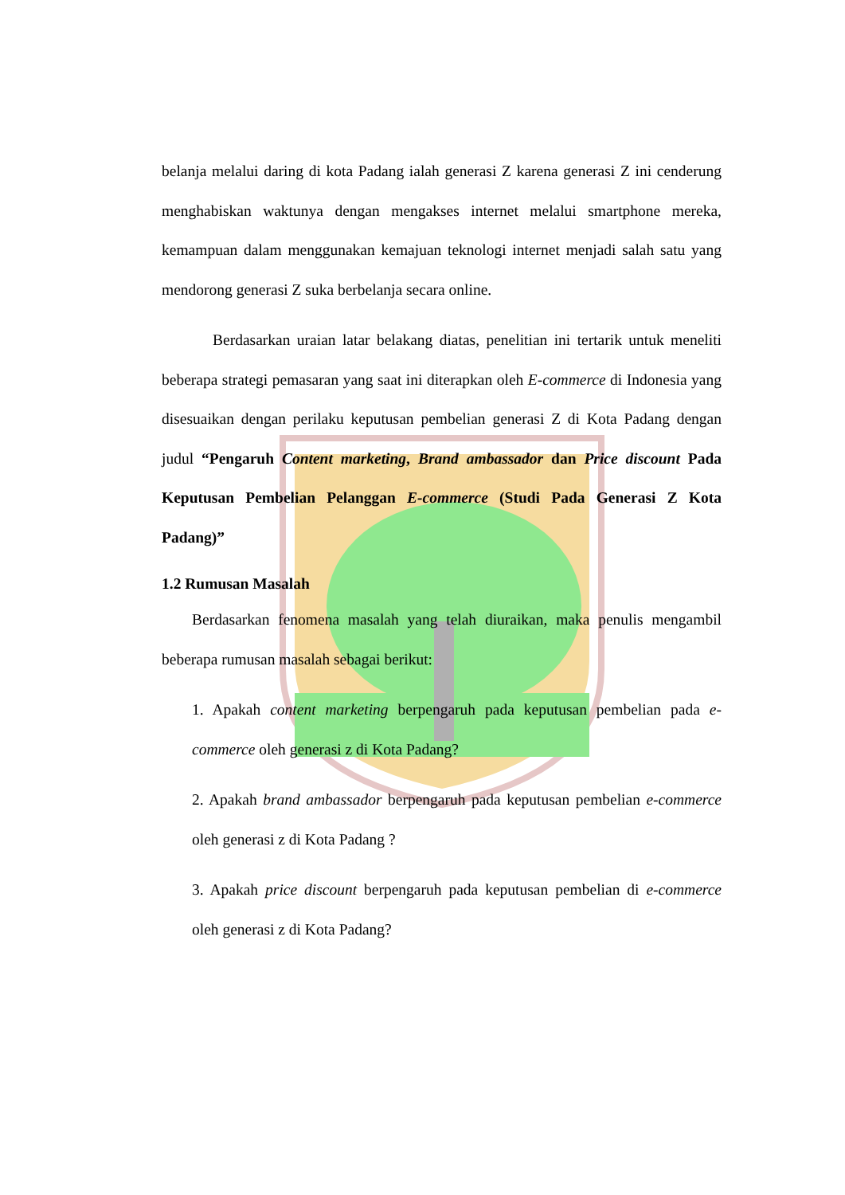belanja melalui daring di kota Padang ialah generasi Z karena generasi Z ini cenderung menghabiskan waktunya dengan mengakses internet melalui smartphone mereka, kemampuan dalam menggunakan kemajuan teknologi internet menjadi salah satu yang mendorong generasi Z suka berbelanja secara online.
Berdasarkan uraian latar belakang diatas, penelitian ini tertarik untuk meneliti beberapa strategi pemasaran yang saat ini diterapkan oleh E-commerce di Indonesia yang disesuaikan dengan perilaku keputusan pembelian generasi Z di Kota Padang dengan judul “Pengaruh Content marketing, Brand ambassador dan Price discount Pada Keputusan Pembelian Pelanggan E-commerce (Studi Pada Generasi Z Kota Padang)”
1.2 Rumusan Masalah
Berdasarkan fenomena masalah yang telah diuraikan, maka penulis mengambil beberapa rumusan masalah sebagai berikut:
1. Apakah content marketing berpengaruh pada keputusan pembelian pada e-commerce oleh generasi z di Kota Padang?
2. Apakah brand ambassador berpengaruh pada keputusan pembelian e-commerce oleh generasi z di Kota Padang ?
3. Apakah price discount berpengaruh pada keputusan pembelian di e-commerce oleh generasi z di Kota Padang?